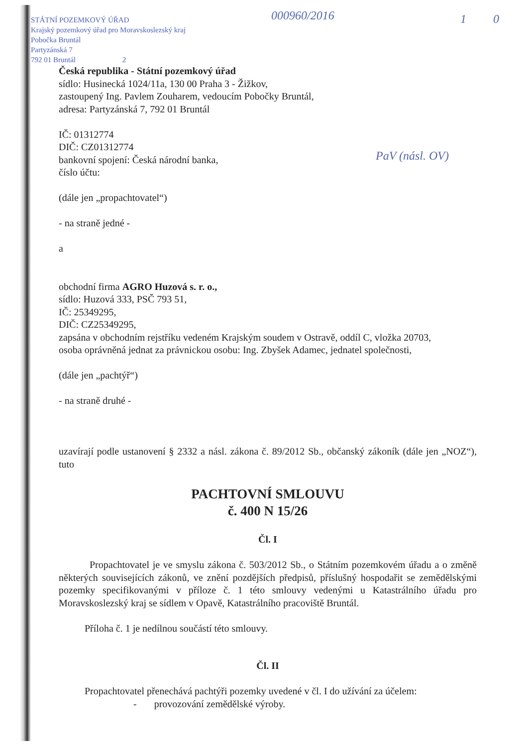STÁTNÍ POZEMKOVÝ ÚŘAD
Krajský pozemkový úřad pro Moravskoslezský kraj
Pobočka Bruntál
Partyzánská 7
792 01 Bruntál 2
000960/2016 1 0
PaV (násl. OV)
Česká republika - Státní pozemkový úřad
sídlo: Husinecká 1024/11a, 130 00 Praha 3 - Žižkov,
zastoupený Ing. Pavlem Zouharem, vedoucím Pobočky Bruntál,
adresa: Partyzánská 7, 792 01 Bruntál
IČ: 01312774
DIČ: CZ01312774
bankovní spojení: Česká národní banka,
číslo účtu:
(dále jen „propachtovatel“)
- na straně jedné -
a
obchodní firma AGRO Huzová s. r. o.,
sídlo: Huzová 333, PSČ 793 51,
IČ: 25349295,
DIČ: CZ25349295,
zapsána v obchodním rejstříku vedeném Krajským soudem v Ostravě, oddíl C, vložka 20703,
osoba oprávněná jednat za právnickou osobu: Ing. Zbyšek Adamec, jednatel společnosti,
(dále jen „pachtýř“)
- na straně druhé -
uzavírají podle ustanovení § 2332 a násl. zákona č. 89/2012 Sb., občanský zákoník (dále jen „NOZ“), tuto
PACHTOVNÍ SMLOUVU
č. 400 N 15/26
Čl. I
Propachtovatel je ve smyslu zákona č. 503/2012 Sb., o Státním pozemkovém úřadu a o změně některých souvisejících zákonů, ve znění pozdějších předpisů, příslušný hospodařit se zemědělskými pozemky specifikovanými v příloze č. 1 této smlouvy vedenými u Katastrálního úřadu pro Moravskoslezský kraj se sídlem v Opavě, Katastrálního pracoviště Bruntál.
Příloha č. 1 je nedílnou součástí této smlouvy.
Čl. II
Propachtovatel přenechává pachtýři pozemky uvedené v čl. I do užívání za účelem:
- provozování zemědělské výroby.